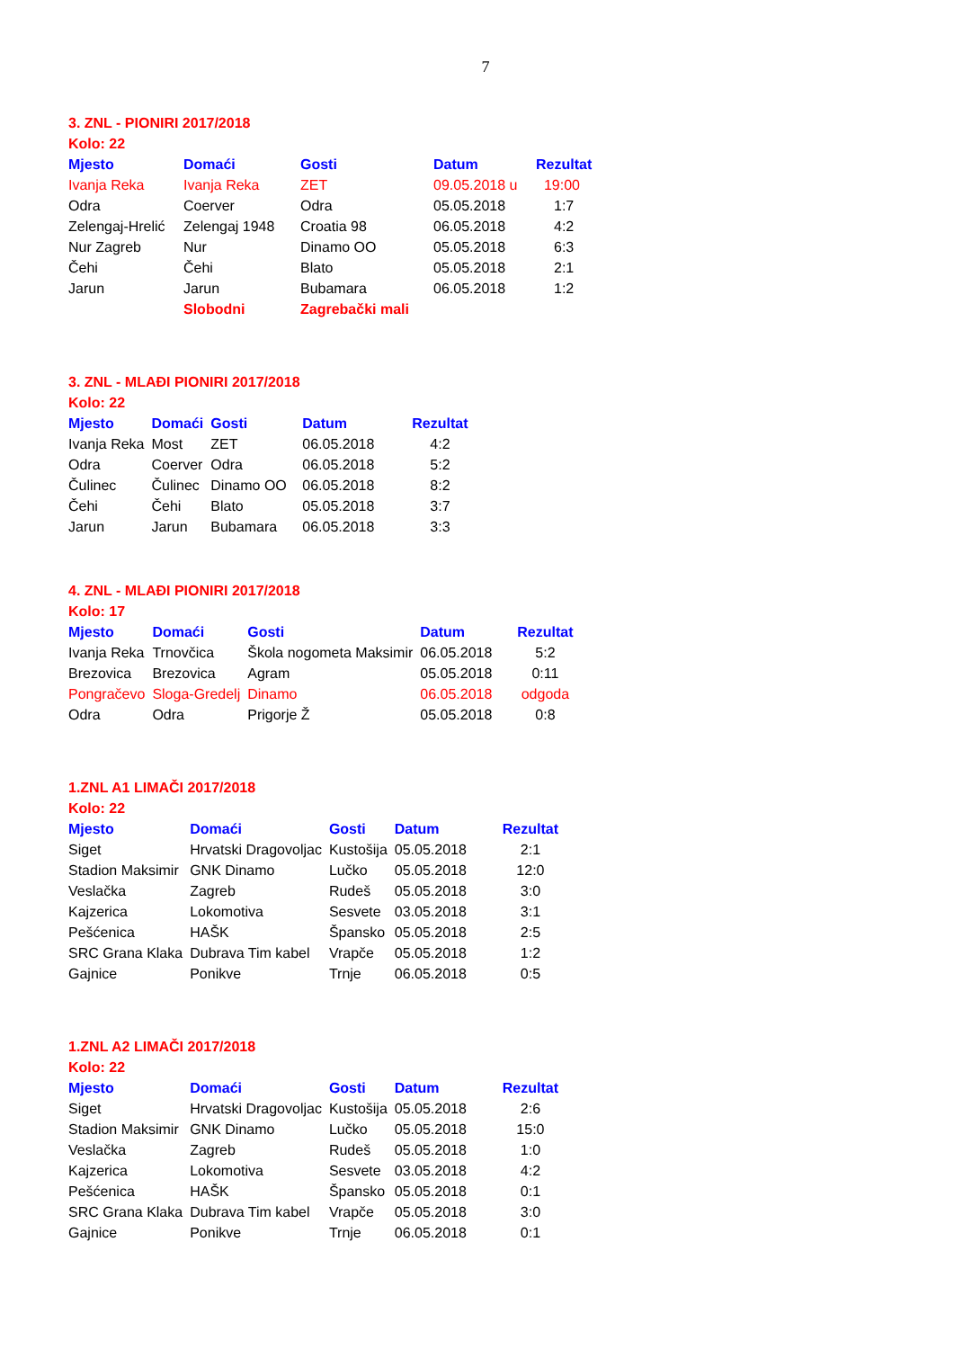7
3. ZNL - PIONIRI 2017/2018
Kolo: 22
| Mjesto | Domaći | Gosti | Datum | Rezultat |
| --- | --- | --- | --- | --- |
| Ivanja Reka | Ivanja Reka | ZET | 09.05.2018 u | 19:00 |
| Odra | Coerver | Odra | 05.05.2018 | 1:7 |
| Zelengaj-Hrelić | Zelengaj 1948 | Croatia 98 | 06.05.2018 | 4:2 |
| Nur Zagreb | Nur | Dinamo OO | 05.05.2018 | 6:3 |
| Čehi | Čehi | Blato | 05.05.2018 | 2:1 |
| Jarun | Jarun | Bubamara | 06.05.2018 | 1:2 |
| | Slobodni | Zagrebački mali | | |
3. ZNL - MLAĐI PIONIRI 2017/2018
Kolo: 22
| Mjesto | Domaći | Gosti | Datum | Rezultat |
| --- | --- | --- | --- | --- |
| Ivanja Reka | Most | ZET | 06.05.2018 | 4:2 |
| Odra | Coerver | Odra | 06.05.2018 | 5:2 |
| Čulinec | Čulinec | Dinamo OO | 06.05.2018 | 8:2 |
| Čehi | Čehi | Blato | 05.05.2018 | 3:7 |
| Jarun | Jarun | Bubamara | 06.05.2018 | 3:3 |
4. ZNL - MLAĐI PIONIRI 2017/2018
Kolo: 17
| Mjesto | Domaći | Gosti | Datum | Rezultat |
| --- | --- | --- | --- | --- |
| Ivanja Reka | Trnovčica | Škola nogometa Maksimir | 06.05.2018 | 5:2 |
| Brezovica | Brezovica | Agram | 05.05.2018 | 0:11 |
| Pongračevo | Sloga-Gredelj | Dinamo | 06.05.2018 | odgoda |
| Odra | Odra | Prigorje Ž | 05.05.2018 | 0:8 |
1.ZNL A1 LIMAČI 2017/2018
Kolo: 22
| Mjesto | Domaći | Gosti | Datum | Rezultat |
| --- | --- | --- | --- | --- |
| Siget | Hrvatski Dragovoljac | Kustošija | 05.05.2018 | 2:1 |
| Stadion Maksimir | GNK Dinamo | Lučko | 05.05.2018 | 12:0 |
| Veslačka | Zagreb | Rudeš | 05.05.2018 | 3:0 |
| Kajzerica | Lokomotiva | Sesvete | 03.05.2018 | 3:1 |
| Pešćenica | HAŠK | Špansko | 05.05.2018 | 2:5 |
| SRC Grana Klaka | Dubrava Tim kabel | Vrapče | 05.05.2018 | 1:2 |
| Gajnice | Ponikve | Trnje | 06.05.2018 | 0:5 |
1.ZNL A2 LIMAČI 2017/2018
Kolo: 22
| Mjesto | Domaći | Gosti | Datum | Rezultat |
| --- | --- | --- | --- | --- |
| Siget | Hrvatski Dragovoljac | Kustošija | 05.05.2018 | 2:6 |
| Stadion Maksimir | GNK Dinamo | Lučko | 05.05.2018 | 15:0 |
| Veslačka | Zagreb | Rudeš | 05.05.2018 | 1:0 |
| Kajzerica | Lokomotiva | Sesvete | 03.05.2018 | 4:2 |
| Pešćenica | HAŠK | Špansko | 05.05.2018 | 0:1 |
| SRC Grana Klaka | Dubrava Tim kabel | Vrapče | 05.05.2018 | 3:0 |
| Gajnice | Ponikve | Trnje | 06.05.2018 | 0:1 |